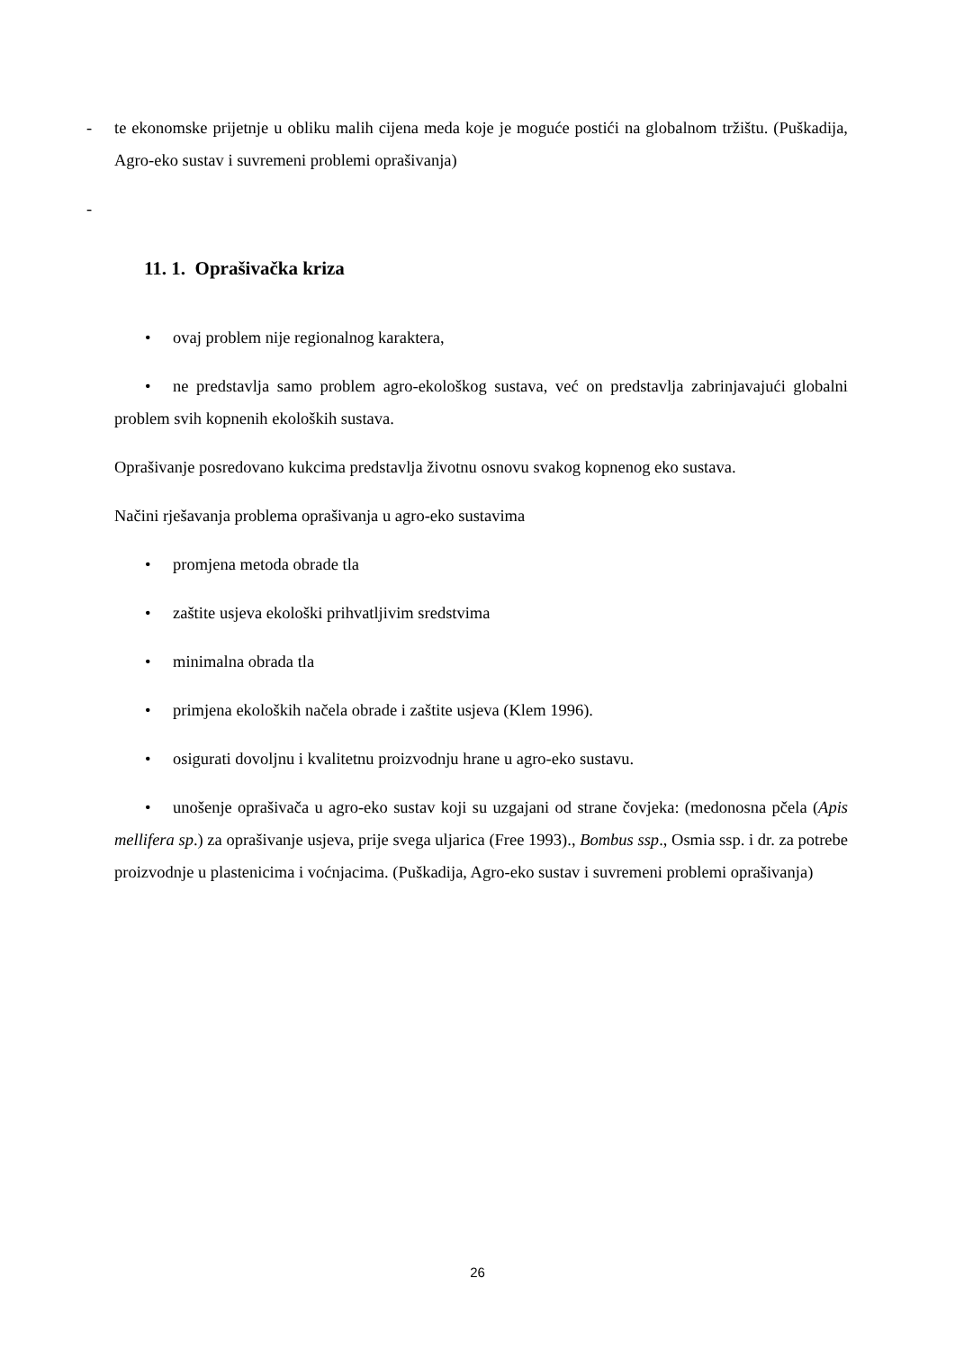- te ekonomske prijetnje u obliku malih cijena meda koje je moguće postići na globalnom tržištu. (Puškadija, Agro-eko sustav i suvremeni problemi oprašivanja)
-
11. 1. Oprašivačka kriza
• ovaj problem nije regionalnog karaktera,
• ne predstavlja samo problem agro-ekološkog sustava, već on predstavlja zabrinjavajući globalni problem svih kopnenih ekoloških sustava.
Oprašivanje posredovano kukcima predstavlja životnu osnovu svakog kopnenog eko sustava.
Načini rješavanja problema oprašivanja u agro-eko sustavima
• promjena metoda obrade tla
• zaštite usjeva ekološki prihvatljivim sredstvima
• minimalna obrada tla
• primjena ekoloških načela obrade i zaštite usjeva (Klem 1996).
• osigurati dovoljnu i kvalitetnu proizvodnju hrane u agro-eko sustavu.
• unošenje oprašivača u agro-eko sustav koji su uzgajani od strane čovjeka: (medonosna pčela (Apis mellifera sp.) za oprašivanje usjeva, prije svega uljarica (Free 1993)., Bombus ssp., Osmia ssp. i dr. za potrebe proizvodnje u plastenicima i voćnjacima. (Puškadija, Agro-eko sustav i suvremeni problemi oprašivanja)
26